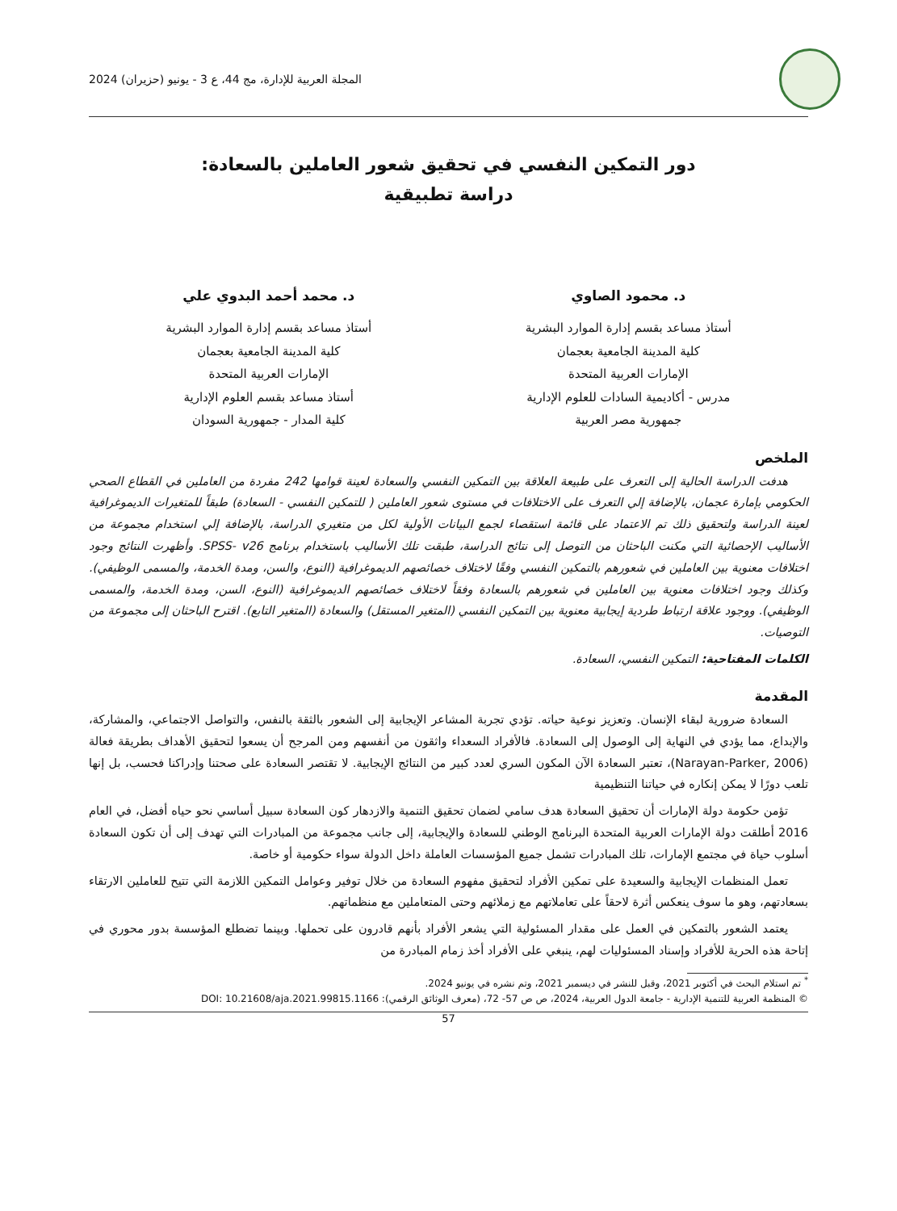المجلة العربية للإدارة، مج 44، ع 3 - يونيو (حزيران) 2024
دور التمكين النفسي في تحقيق شعور العاملين بالسعادة:
دراسة تطبيقية
د. محمود الصاوي
أستاذ مساعد بقسم إدارة الموارد البشرية
كلية المدينة الجامعية بعجمان
الإمارات العربية المتحدة
مدرس - أكاديمية السادات للعلوم الإدارية
جمهورية مصر العربية
د. محمد أحمد البدوي علي
أستاذ مساعد بقسم إدارة الموارد البشرية
كلية المدينة الجامعية بعجمان
الإمارات العربية المتحدة
أستاذ مساعد بقسم العلوم الإدارية
كلية المدار - جمهورية السودان
الملخص
هدفت الدراسة الحالية إلى التعرف على طبيعة العلاقة بين التمكين النفسي والسعادة لعينة قوامها 242 مفردة من العاملين في القطاع الصحي الحكومي بإمارة عجمان، بالإضافة إلي التعرف على الاختلافات في مستوى شعور العاملين ( للتمكين النفسي - السعادة) طبقاً للمتغيرات الديموغرافية لعينة الدراسة ولتحقيق ذلك تم الاعتماد على قائمة استقصاء لجمع البيانات الأولية لكل من متغيري الدراسة، بالإضافة إلي استخدام مجموعة من الأساليب الإحصائية التي مكنت الباحثان من التوصل إلى نتائج الدراسة، طبقت تلك الأساليب باستخدام برنامج SPSS- v26. وأظهرت النتائج وجود اختلافات معنوية بين العاملين في شعورهم بالتمكين النفسي وفقًا لاختلاف خصائصهم الديموغرافية (النوع، والسن، ومدة الخدمة، والمسمى الوظيفي). وكذلك وجود اختلافات معنوية بين العاملين في شعورهم بالسعادة وفقاً لاختلاف خصائصهم الديموغرافية (النوع، السن، ومدة الخدمة، والمسمى الوظيفي). ووجود علاقة ارتباط طردية إيجابية معنوية بين التمكين النفسي (المتغير المستقل) والسعادة (المتغير التابع). اقترح الباحثان إلى مجموعة من التوصيات.
الكلمات المفتاحية: التمكين النفسي، السعادة.
المقدمة
السعادة ضرورية لبقاء الإنسان. وتعزيز نوعية حياته. تؤدي تجربة المشاعر الإيجابية إلى الشعور بالثقة بالنفس، والتواصل الاجتماعي، والمشاركة، والإبداع، مما يؤدي في النهاية إلى الوصول إلى السعادة. فالأفراد السعداء واثقون من أنفسهم ومن المرجح أن يسعوا لتحقيق الأهداف بطريقة فعالة (Narayan-Parker, 2006)، تعتبر السعادة الآن المكون السري لعدد كبير من النتائج الإيجابية. لا تقتصر السعادة على صحتنا وإدراكنا فحسب، بل إنها تلعب دورًا لا يمكن إنكاره في حياتنا التنظيمية
تؤمن حكومة دولة الإمارات أن تحقيق السعادة هدف سامي لضمان تحقيق التنمية والازدهار كون السعادة سبيل أساسي نحو حياه أفضل، في العام 2016 أطلقت دولة الإمارات العربية المتحدة البرنامج الوطني للسعادة والإيجابية، إلى جانب مجموعة من المبادرات التي تهدف إلى أن تكون السعادة أسلوب حياة في مجتمع الإمارات، تلك المبادرات تشمل جميع المؤسسات العاملة داخل الدولة سواء حكومية أو خاصة.
تعمل المنظمات الإيجابية والسعيدة على تمكين الأفراد لتحقيق مفهوم السعادة من خلال توفير وعوامل التمكين اللازمة التي تتيح للعاملين الارتقاء بسعادتهم، وهو ما سوف ينعكس أثرة لاحقاً على تعاملاتهم مع زملائهم وحتى المتعاملين مع منظماتهم.
يعتمد الشعور بالتمكين في العمل على مقدار المسئولية التي يشعر الأفراد بأنهم قادرون على تحملها. وبينما تضطلع المؤسسة بدور محوري في إتاحة هذه الحرية للأفراد وإسناد المسئوليات لهم، ينبغي على الأفراد أخذ زمام المبادرة من
<sup>*</sup> تم استلام البحث في أكتوبر 2021، وقبل للنشر في ديسمبر 2021، وتم نشره في يونيو 2024.
© المنظمة العربية للتنمية الإدارية - جامعة الدول العربية، 2024، ص ص 57- 72، (معرف الوثائق الرقمي): DOI: 10.21608/aja.2021.99815.1166
57